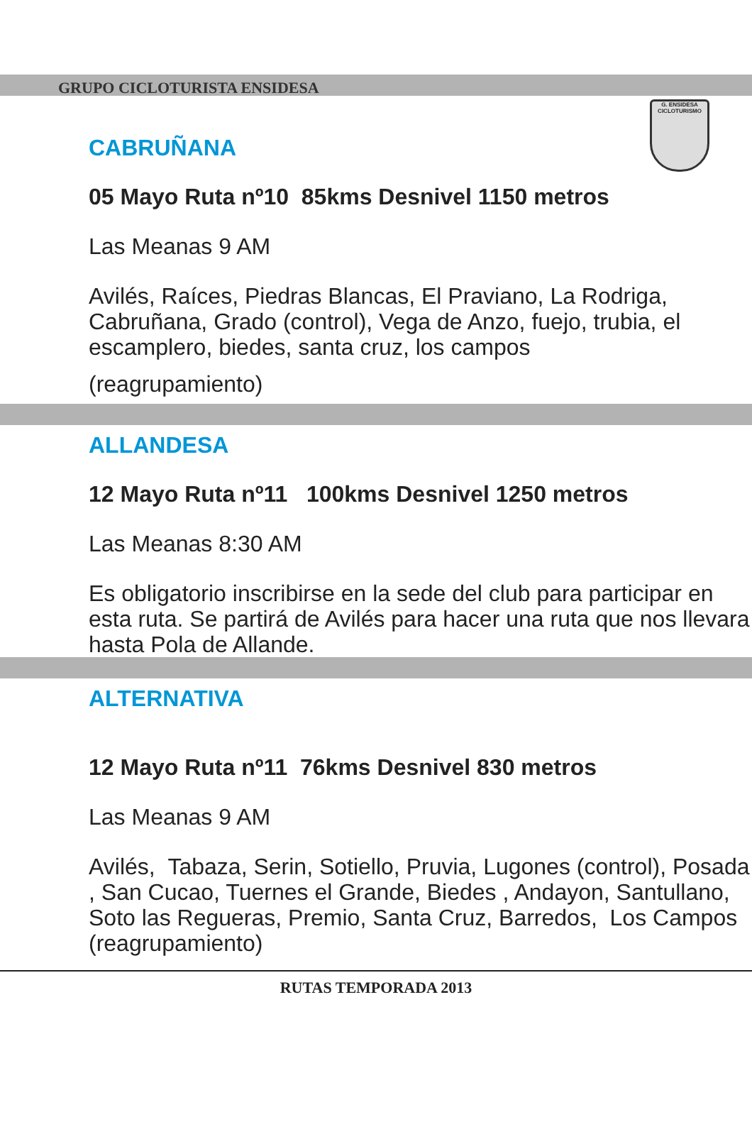G. ENSIDESA
CICLOTURISMO
GRUPO CICLOTURISTA ENSIDESA
CABRUÑANA
05 Mayo Ruta nº10 85kms Desnivel 1150 metros
Las Meanas 9 AM
Avilés, Raíces, Piedras Blancas, El Praviano, La Rodriga, Cabruñana, Grado (control), Vega de Anzo, fuejo, trubia, el escamplero, biedes, santa cruz, los campos
(reagrupamiento)
ALLANDESA
12 Mayo Ruta nº11 100kms Desnivel 1250 metros
Las Meanas 8:30 AM
Es obligatorio inscribirse en la sede del club para participar en esta ruta. Se partirá de Avilés para hacer una ruta que nos llevara hasta Pola de Allande.
ALTERNATIVA
12 Mayo Ruta nº11 76kms Desnivel 830 metros
Las Meanas 9 AM
Avilés, Tabaza, Serin, Sotiello, Pruvia, Lugones (control), Posada , San Cucao, Tuernes el Grande, Biedes , Andayon, Santullano, Soto las Regueras, Premio, Santa Cruz, Barredos, Los Campos (reagrupamiento)
RUTAS TEMPORADA 2013